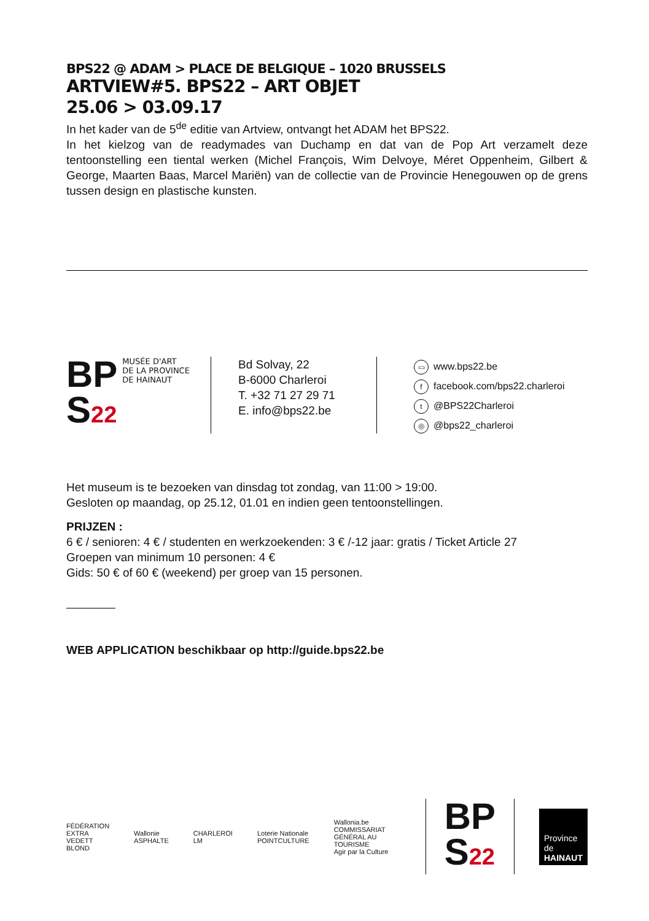BPS22 @ ADAM > PLACE DE BELGIQUE – 1020 BRUSSELS
ARTVIEW#5. BPS22 – ART OBJET
25.06 > 03.09.17
In het kader van de 5<sup>de</sup> editie van Artview, ontvangt het ADAM het BPS22.
In het kielzog van de readymades van Duchamp en dat van de Pop Art verzamelt deze tentoonstelling een tiental werken (Michel François, Wim Delvoye, Méret Oppenheim, Gilbert & George, Maarten Baas, Marcel Mariën) van de collectie van de Provincie Henegouwen op de grens tussen design en plastische kunsten.
BP
S22
MUSÉE D'ART
DE LA PROVINCE
DE HAINAUT
Bd Solvay, 22
B-6000 Charleroi
T. +32 71 27 29 71
E. info@bps22.be
▭ www.bps22.be
ffacebook.com/bps22.charleroi
t @BPS22Charleroi
◎ @bps22_charleroi
Het museum is te bezoeken van dinsdag tot zondag, van 11:00 > 19:00.
Gesloten op maandag, op 25.12, 01.01 en indien geen tentoonstellingen.
PRIJZEN :
6 € / senioren: 4 € / studenten en werkzoekenden: 3 € /-12 jaar: gratis / Ticket Article 27
Groepen van minimum 10 personen: 4 €
Gids: 50 € of 60 € (weekend) per groep van 15 personen.
WEB APPLICATION beschikbaar op http://guide.bps22.be
FÉDÉRATION
EXTRA VEDETT BLOND Wallonie
ASPHALTE CHARLEROI
LM Loterie Nationale
POINTCULTURE Wallonia.be
COMMISSARIAT GÉNÉRAL AU TOURISME
Agir par la Culture BP
S22 Province de
HAINAUT